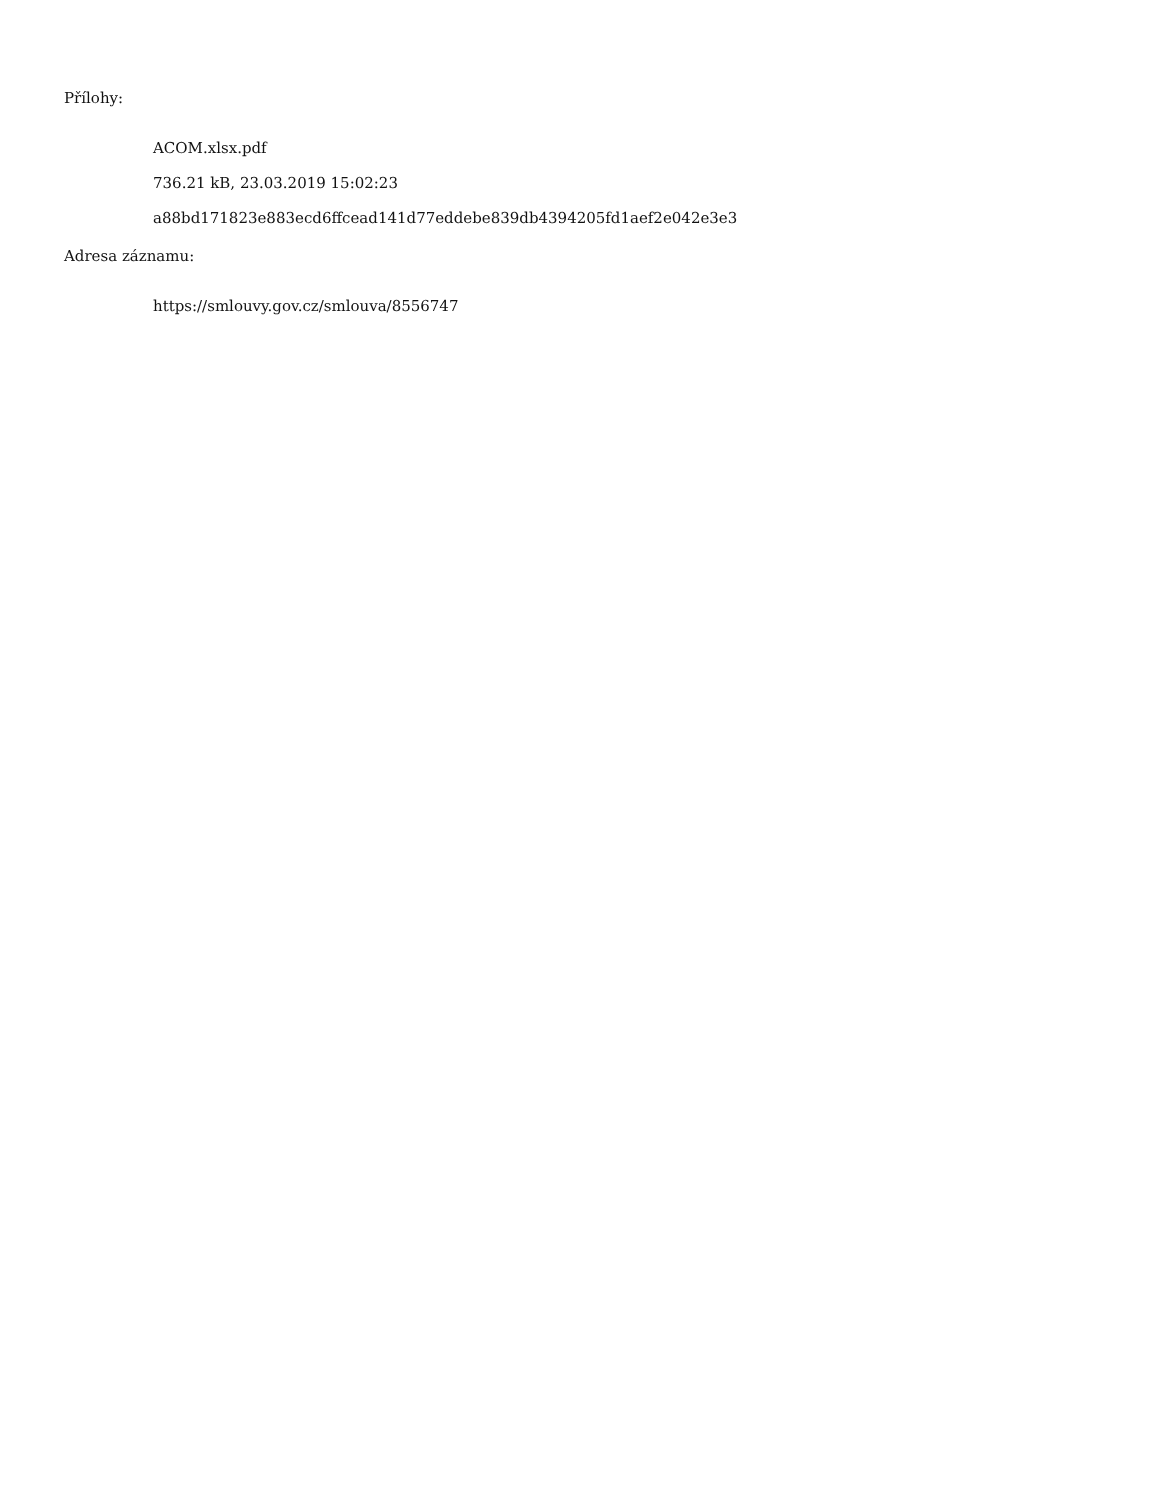Přílohy:
ACOM.xlsx.pdf
736.21 kB, 23.03.2019 15:02:23
a88bd171823e883ecd6ffcead141d77eddebe839db4394205fd1aef2e042e3e3
Adresa záznamu:
https://smlouvy.gov.cz/smlouva/8556747